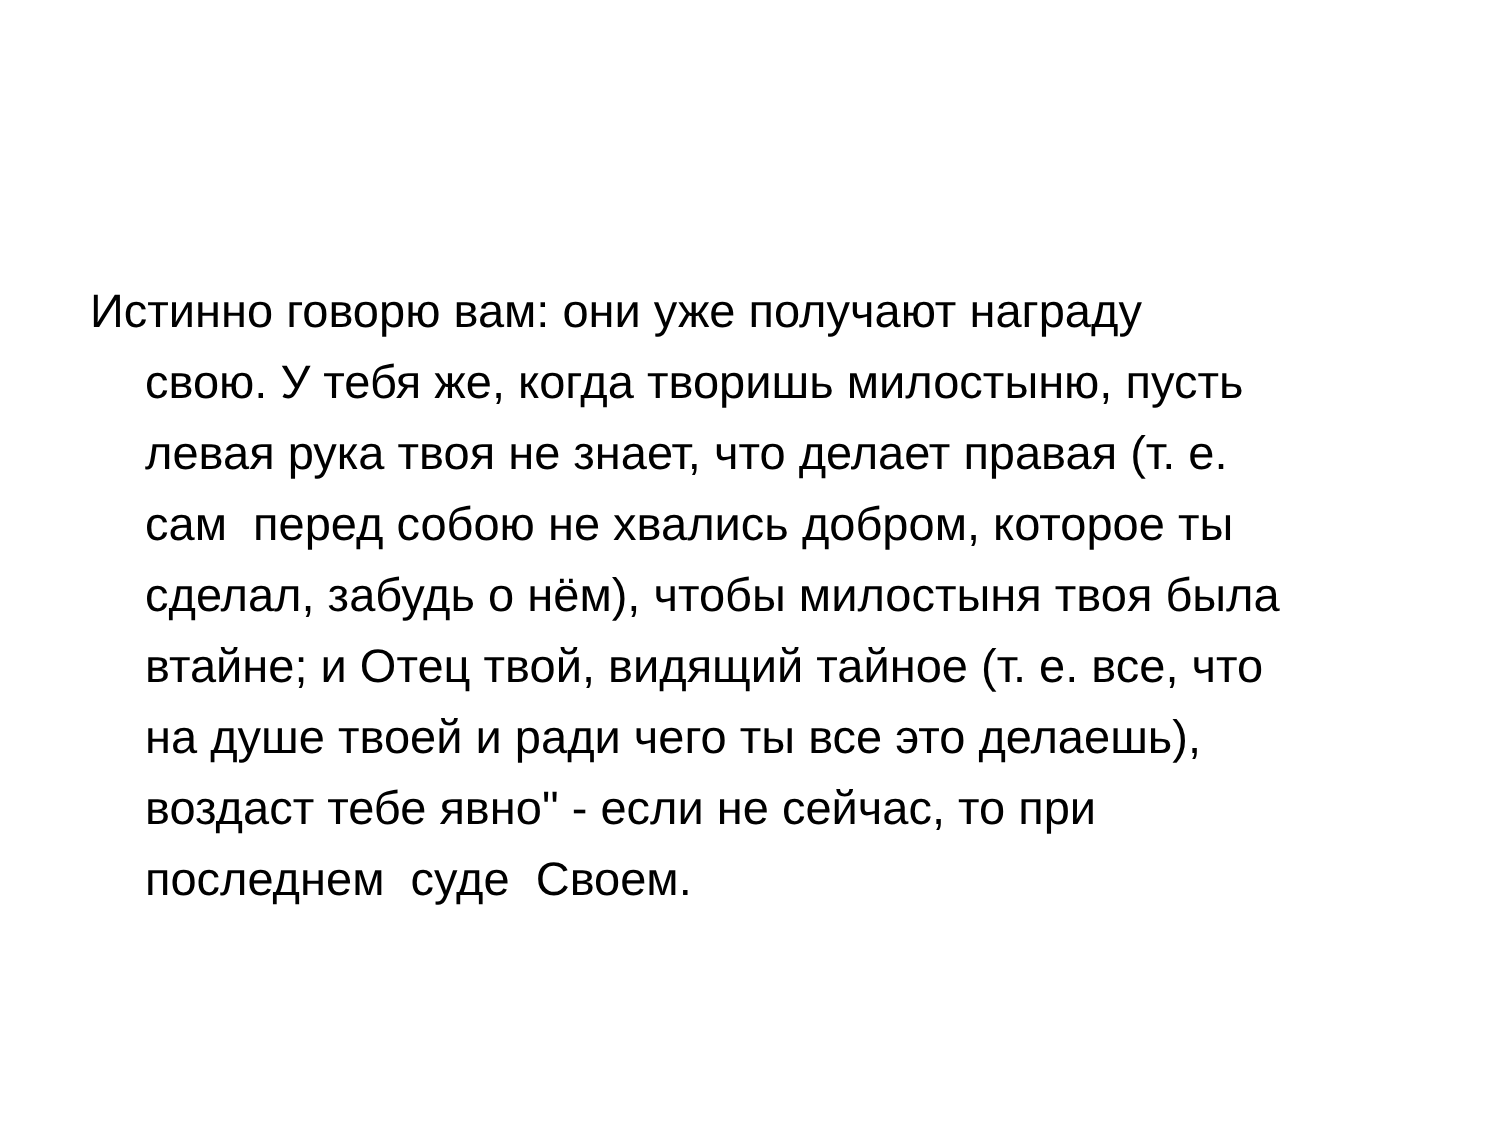Истинно говорю вам: они уже получают награду свою. У тебя же, когда творишь милостыню, пусть левая рука твоя не знает, что делает правая (т. е. сам перед собою не хвались добром, которое ты сделал, забудь о нём), чтобы милостыня твоя была втайне; и Отец твой, видящий тайное (т. е. все, что на душе твоей и ради чего ты все это делаешь), воздаст тебе явно" - если не сейчас, то при последнем суде Своем.